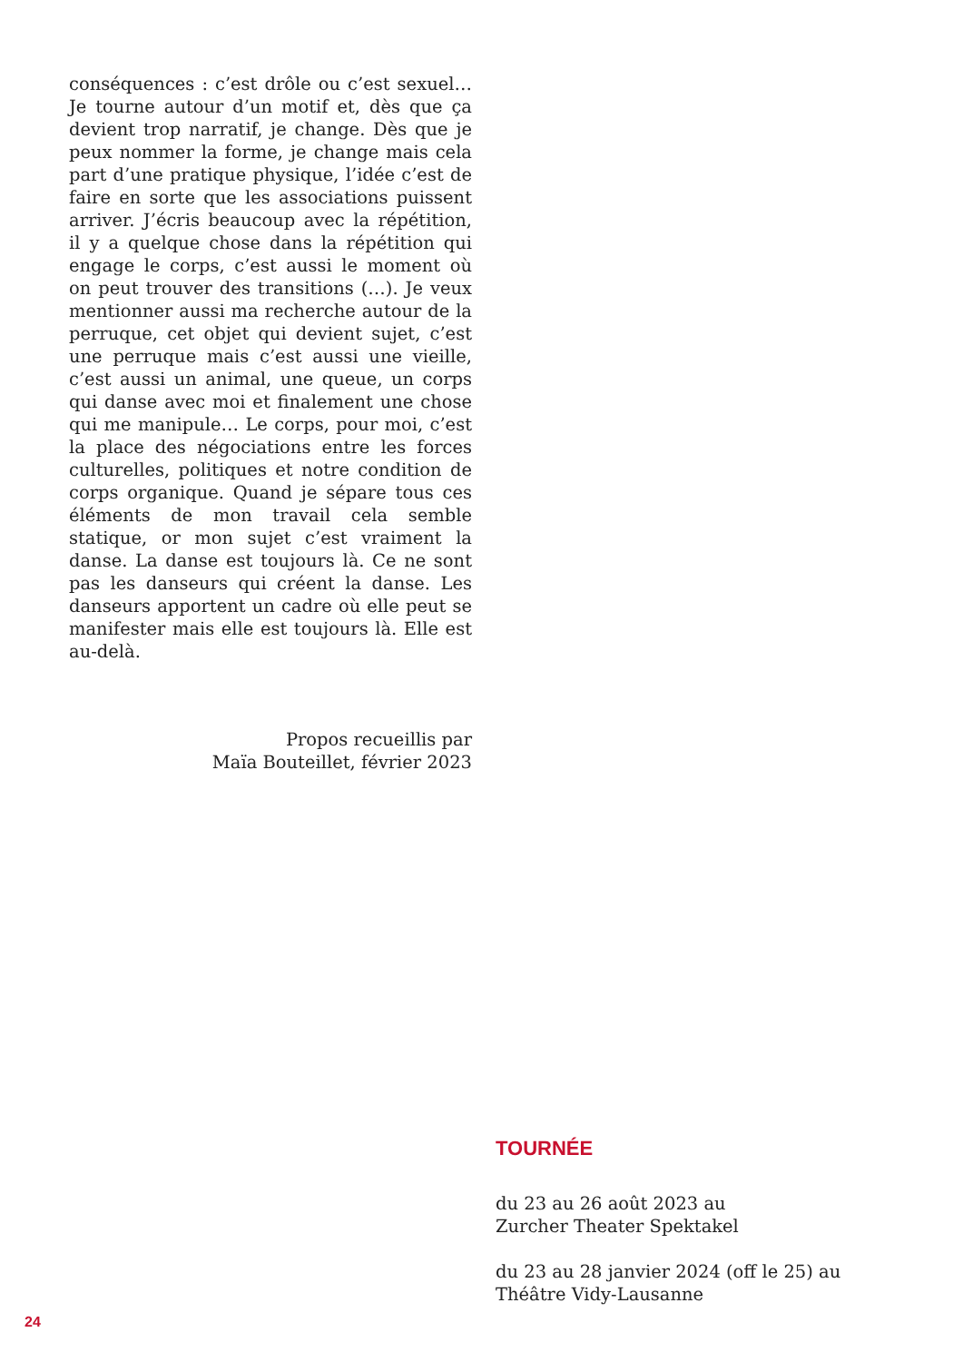conséquences : c’est drôle ou c’est sexuel… Je tourne autour d’un motif et, dès que ça devient trop narratif, je change. Dès que je peux nommer la forme, je change mais cela part d’une pratique physique, l’idée c’est de faire en sorte que les associations puissent arriver. J’écris beaucoup avec la répétition, il y a quelque chose dans la répétition qui engage le corps, c’est aussi le moment où on peut trouver des transitions (…). Je veux mentionner aussi ma recherche autour de la perruque, cet objet qui devient sujet, c’est une perruque mais c’est aussi une vieille, c’est aussi un animal, une queue, un corps qui danse avec moi et finalement une chose qui me manipule… Le corps, pour moi, c’est la place des négociations entre les forces culturelles, politiques et notre condition de corps organique. Quand je sépare tous ces éléments de mon travail cela semble statique, or mon sujet c’est vraiment la danse. La danse est toujours là. Ce ne sont pas les danseurs qui créent la danse. Les danseurs apportent un cadre où elle peut se manifester mais elle est toujours là. Elle est au-delà.
Propos recueillis par
Maïa Bouteillet, février 2023
TOURNÉE
du 23 au 26 août 2023 au
Zurcher Theater Spektakel
du 23 au 28 janvier 2024 (off le 25) au
Théâtre Vidy-Lausanne
24